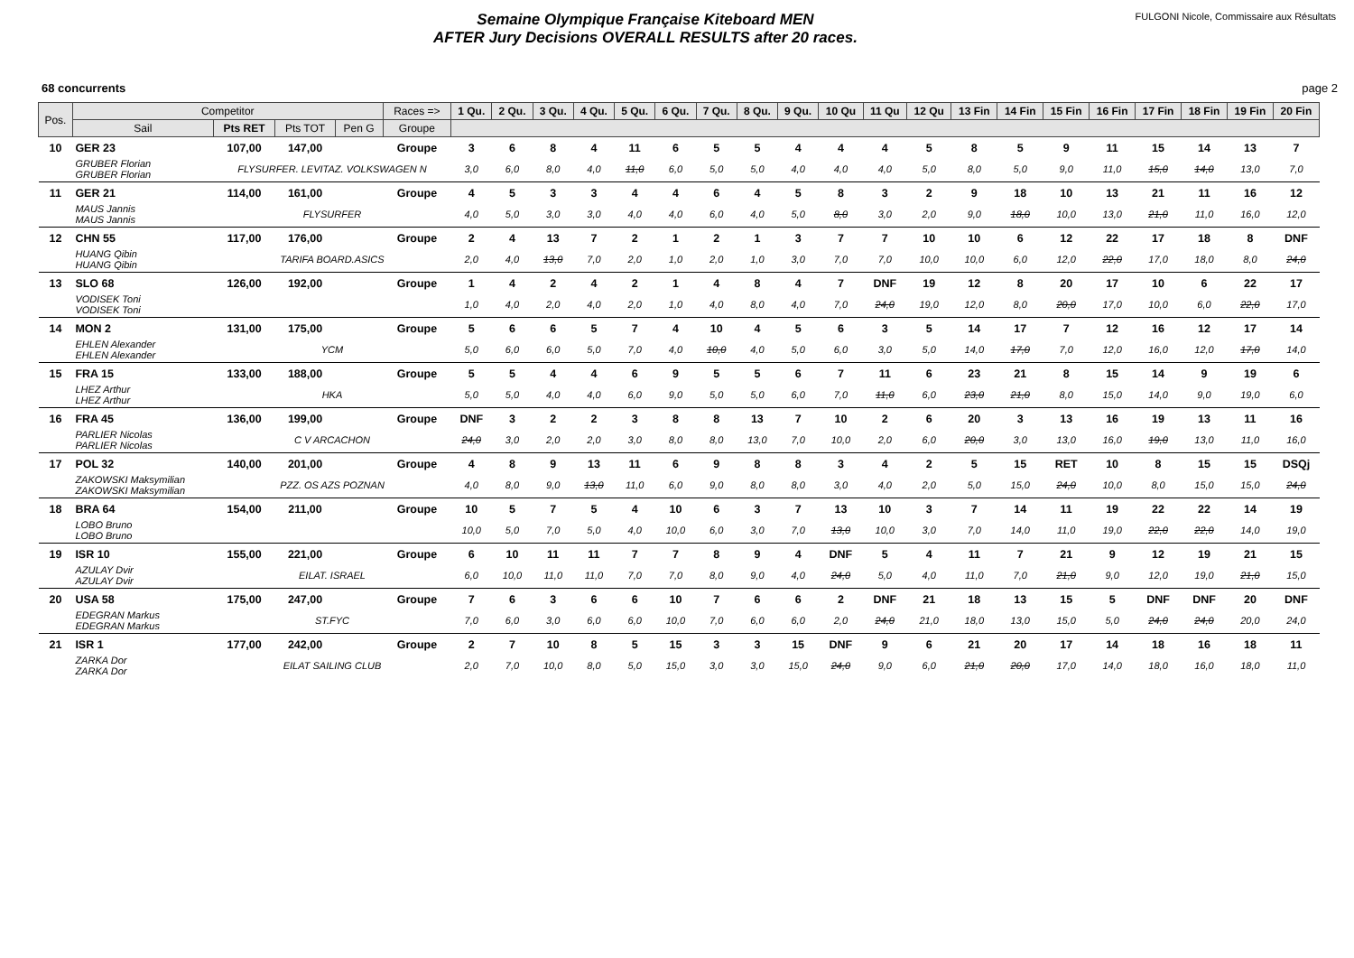Semaine Olympique Française Kiteboard MEN
AFTER Jury Decisions OVERALL RESULTS after 20 races.
FULGONI Nicole, Commissaire aux Résultats
68 concurrents page 2
| Pos. | Competitor | | | | Races => | 1 Qu. | 2 Qu. | 3 Qu. | 4 Qu. | 5 Qu. | 6 Qu. | 7 Qu. | 8 Qu. | 9 Qu. | 10 Qu | 11 Qu | 12 Qu | 13 Fin | 14 Fin | 15 Fin | 16 Fin | 17 Fin | 18 Fin | 19 Fin | 20 Fin |
| --- | --- | --- | --- | --- | --- | --- | --- | --- | --- | --- | --- | --- | --- | --- | --- | --- | --- | --- | --- | --- | --- | --- | --- | --- | --- |
| | Sail | Pts RET | Pts TOT | Pen G | Groupe | | | | | | | | | | | | | | | | | | | | |
| 10 | GER 23 | 107,00 | 147,00 | | Groupe | 3 | 6 | 8 | 4 | 11 | 6 | 5 | 5 | 4 | 4 | 4 | 5 | 8 | 5 | 9 | 11 | 15 | 14 | 13 | 7 |
| | GRUBER Florian GRUBER Florian | FLYSURFER. LEVITAZ. VOLKSWAGEN N | | | | 3,0 | 6,0 | 8,0 | 4,0 | 11,0 | 6,0 | 5,0 | 5,0 | 4,0 | 4,0 | 4,0 | 5,0 | 8,0 | 5,0 | 9,0 | 11,0 | 15,0 | 14,0 | 13,0 | 7,0 |
| 11 | GER 21 | 114,00 | 161,00 | | Groupe | 4 | 5 | 3 | 3 | 4 | 4 | 6 | 4 | 5 | 8 | 3 | 2 | 9 | 18 | 10 | 13 | 21 | 11 | 16 | 12 |
| | MAUS Jannis MAUS Jannis | FLYSURFER | | | | 4,0 | 5,0 | 3,0 | 3,0 | 4,0 | 4,0 | 6,0 | 4,0 | 5,0 | 8,0 | 3,0 | 2,0 | 9,0 | 18,0 | 10,0 | 13,0 | 21,0 | 11,0 | 16,0 | 12,0 |
| 12 | CHN 55 | 117,00 | 176,00 | | Groupe | 2 | 4 | 13 | 7 | 2 | 1 | 2 | 1 | 3 | 7 | 7 | 10 | 10 | 6 | 12 | 22 | 17 | 18 | 8 | DNF |
| | HUANG Qibin HUANG Qibin | TARIFA BOARD.ASICS | | | | 2,0 | 4,0 | 13,0 | 7,0 | 2,0 | 1,0 | 2,0 | 1,0 | 3,0 | 7,0 | 7,0 | 10,0 | 10,0 | 6,0 | 12,0 | 22,0 | 17,0 | 18,0 | 8,0 | 24,0 |
| 13 | SLO 68 | 126,00 | 192,00 | | Groupe | 1 | 4 | 2 | 4 | 2 | 1 | 4 | 8 | 4 | 7 | DNF | 19 | 12 | 8 | 20 | 17 | 10 | 6 | 22 | 17 |
| | VODISEK Toni VODISEK Toni | | | | | 1,0 | 4,0 | 2,0 | 4,0 | 2,0 | 1,0 | 4,0 | 8,0 | 4,0 | 7,0 | 24,0 | 19,0 | 12,0 | 8,0 | 20,0 | 17,0 | 10,0 | 6,0 | 22,0 | 17,0 |
| 14 | MON 2 | 131,00 | 175,00 | | Groupe | 5 | 6 | 6 | 5 | 7 | 4 | 10 | 4 | 5 | 6 | 3 | 5 | 14 | 17 | 7 | 12 | 16 | 12 | 17 | 14 |
| | EHLEN Alexander EHLEN Alexander | YCM | | | | 5,0 | 6,0 | 6,0 | 5,0 | 7,0 | 4,0 | 10,0 | 4,0 | 5,0 | 6,0 | 3,0 | 5,0 | 14,0 | 17,0 | 7,0 | 12,0 | 16,0 | 12,0 | 17,0 | 14,0 |
| 15 | FRA 15 | 133,00 | 188,00 | | Groupe | 5 | 5 | 4 | 4 | 6 | 9 | 5 | 5 | 6 | 7 | 11 | 6 | 23 | 21 | 8 | 15 | 14 | 9 | 19 | 6 |
| | LHEZ Arthur LHEZ Arthur | HKA | | | | 5,0 | 5,0 | 4,0 | 4,0 | 6,0 | 9,0 | 5,0 | 5,0 | 6,0 | 7,0 | 11,0 | 6,0 | 23,0 | 21,0 | 8,0 | 15,0 | 14,0 | 9,0 | 19,0 | 6,0 |
| 16 | FRA 45 | 136,00 | 199,00 | | Groupe | DNF | 3 | 2 | 2 | 3 | 8 | 8 | 13 | 7 | 10 | 2 | 6 | 20 | 3 | 13 | 16 | 19 | 13 | 11 | 16 |
| | PARLIER Nicolas PARLIER Nicolas | C V ARCACHON | | | | 24,0 | 3,0 | 2,0 | 2,0 | 3,0 | 8,0 | 8,0 | 13,0 | 7,0 | 10,0 | 2,0 | 6,0 | 20,0 | 3,0 | 13,0 | 16,0 | 19,0 | 13,0 | 11,0 | 16,0 |
| 17 | POL 32 | 140,00 | 201,00 | | Groupe | 4 | 8 | 9 | 13 | 11 | 6 | 9 | 8 | 8 | 3 | 4 | 2 | 5 | 15 | RET | 10 | 8 | 15 | 15 | DSQj |
| | ZAKOWSKI Maksymilian ZAKOWSKI Maksymilian | PZZ. OS AZS POZNAN | | | | 4,0 | 8,0 | 9,0 | 13,0 | 11,0 | 6,0 | 9,0 | 8,0 | 8,0 | 3,0 | 4,0 | 2,0 | 5,0 | 15,0 | 24,0 | 10,0 | 8,0 | 15,0 | 15,0 | 24,0 |
| 18 | BRA 64 | 154,00 | 211,00 | | Groupe | 10 | 5 | 7 | 5 | 4 | 10 | 6 | 3 | 7 | 13 | 10 | 3 | 7 | 14 | 11 | 19 | 22 | 22 | 14 | 19 |
| | LOBO Bruno LOBO Bruno | | | | | 10,0 | 5,0 | 7,0 | 5,0 | 4,0 | 10,0 | 6,0 | 3,0 | 7,0 | 13,0 | 10,0 | 3,0 | 7,0 | 14,0 | 11,0 | 19,0 | 22,0 | 22,0 | 14,0 | 19,0 |
| 19 | ISR 10 | 155,00 | 221,00 | | Groupe | 6 | 10 | 11 | 11 | 7 | 7 | 8 | 9 | 4 | DNF | 5 | 4 | 11 | 7 | 21 | 9 | 12 | 19 | 21 | 15 |
| | AZULAY Dvir AZULAY Dvir | EILAT. ISRAEL | | | | 6,0 | 10,0 | 11,0 | 11,0 | 7,0 | 7,0 | 8,0 | 9,0 | 4,0 | 24,0 | 5,0 | 4,0 | 11,0 | 7,0 | 21,0 | 9,0 | 12,0 | 19,0 | 21,0 | 15,0 |
| 20 | USA 58 | 175,00 | 247,00 | | Groupe | 7 | 6 | 3 | 6 | 6 | 10 | 7 | 6 | 6 | 2 | DNF | 21 | 18 | 13 | 15 | 5 | DNF | DNF | 20 | DNF |
| | EDEGRAN Markus EDEGRAN Markus | ST.FYC | | | | 7,0 | 6,0 | 3,0 | 6,0 | 6,0 | 10,0 | 7,0 | 6,0 | 6,0 | 2,0 | 24,0 | 21,0 | 18,0 | 13,0 | 15,0 | 5,0 | 24,0 | 24,0 | 20,0 | 24,0 |
| 21 | ISR 1 | 177,00 | 242,00 | | Groupe | 2 | 7 | 10 | 8 | 5 | 15 | 3 | 3 | 15 | DNF | 9 | 6 | 21 | 20 | 17 | 14 | 18 | 16 | 18 | 11 |
| | ZARKA Dor ZARKA Dor | EILAT SAILING CLUB | | | | 2,0 | 7,0 | 10,0 | 8,0 | 5,0 | 15,0 | 3,0 | 3,0 | 15,0 | 24,0 | 9,0 | 6,0 | 21,0 | 20,0 | 17,0 | 14,0 | 18,0 | 16,0 | 18,0 | 11,0 |